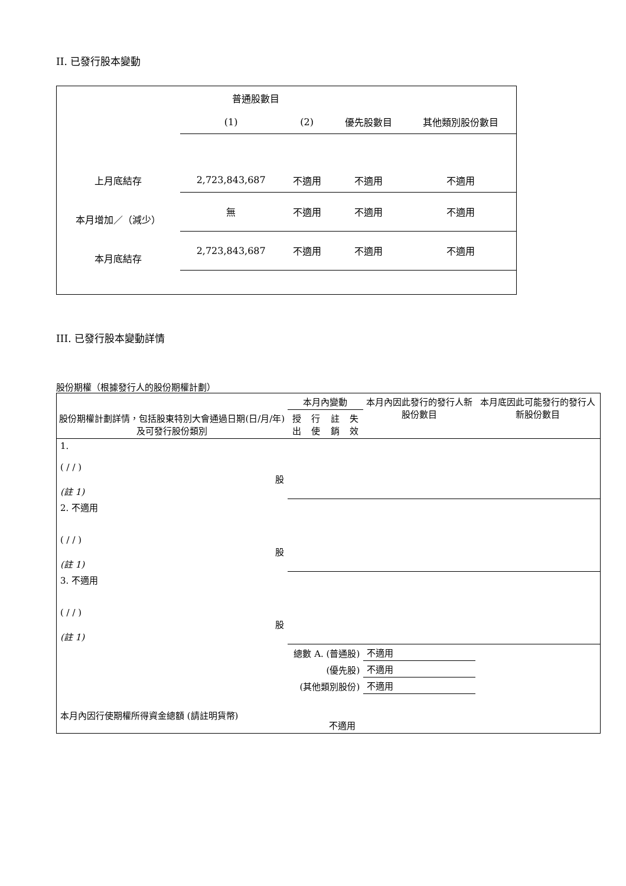II. 已發行股本變動
| | 普通股數目 | | | |
| | (1) | (2) | 優先股數目 | 其他類別股份數目 |
| 上月底結存 | 2,723,843,687 | 不適用 | 不適用 | 不適用 |
| 本月增加／（減少） | 無 | 不適用 | 不適用 | 不適用 |
| 本月底結存 | 2,723,843,687 | 不適用 | 不適用 | 不適用 |
III. 已發行股本變動詳情
股份期權（根據發行人的股份期權計劃）
| 股份期權計劃詳情，包括股東特別大會通過日期(日/月/年) 及可發行股份類別 | 本月內變動 | | | | 本月內因此發行的發行人新股份數目 | 本月底因此可能發行的發行人新股份數目 |
| --- | --- | --- | --- | --- | --- | --- |
| | 授出 | 行使 | 註銷 | 失效 | | |
| 1. ( / / ) 股 (註 1) | | | | | | |
| 2. 不適用 ( / / ) 股 (註 1) | | | | | | |
| 3. 不適用 ( / / ) 股 (註 1) | | | | | | |
| 總數 A. (普通股) | | | | | 不適用 | |
| (優先股) | | | | | 不適用 | |
| (其他類別股份) | | | | | 不適用 | |
| 本月內因行使期權所得資金總額 (請註明貨幣) | | | 不適用 | | | |